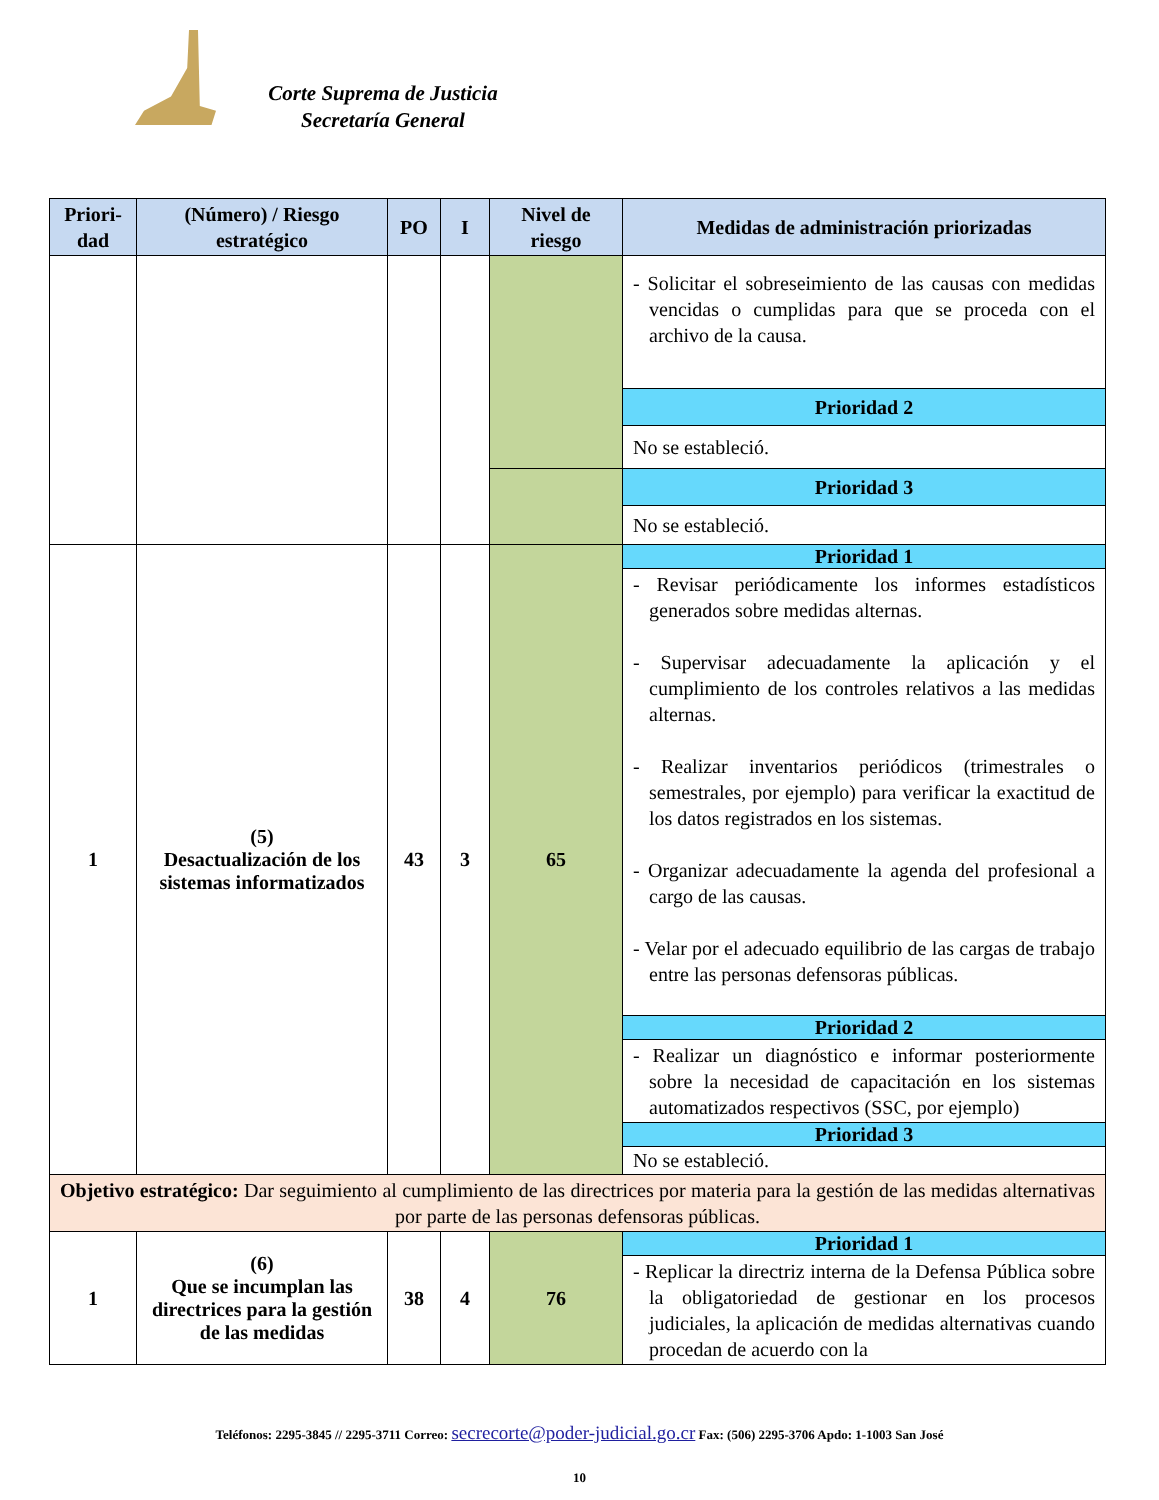Corte Suprema de Justicia
Secretaría General
| Priori- dad | (Número) / Riesgo estratégico | PO | I | Nivel de riesgo | Medidas de administración priorizadas |
| --- | --- | --- | --- | --- | --- |
| | | | | | - Solicitar el sobreseimiento de las causas con medidas vencidas o cumplidas para que se proceda con el archivo de la causa. |
| | | | | | Prioridad 2 |
| | | | | | No se estableció. |
| | | | | | Prioridad 3 |
| | | | | | No se estableció. |
| 1 | (5) Desactualización de los sistemas informatizados | 43 | 3 | 65 | Prioridad 1 |
| | | | | | - Revisar periódicamente los informes estadísticos generados sobre medidas alternas. - Supervisar adecuadamente la aplicación y el cumplimiento de los controles relativos a las medidas alternas. - Realizar inventarios periódicos (trimestrales o semestrales, por ejemplo) para verificar la exactitud de los datos registrados en los sistemas. - Organizar adecuadamente la agenda del profesional a cargo de las causas. - Velar por el adecuado equilibrio de las cargas de trabajo entre las personas defensoras públicas. |
| | | | | | Prioridad 2 |
| | | | | | - Realizar un diagnóstico e informar posteriormente sobre la necesidad de capacitación en los sistemas automatizados respectivos (SSC, por ejemplo) |
| | | | | | Prioridad 3 |
| | | | | | No se estableció. |
| Objetivo estratégico: Dar seguimiento al cumplimiento de las directrices por materia para la gestión de las medidas alternativas por parte de las personas defensoras públicas. | | | | | |
| 1 | (6) Que se incumplan las directrices para la gestión de las medidas | 38 | 4 | 76 | Prioridad 1 |
| | | | | | - Replicar la directriz interna de la Defensa Pública sobre la obligatoriedad de gestionar en los procesos judiciales, la aplicación de medidas alternativas cuando procedan de acuerdo con la |
Teléfonos: 2295-3845 // 2295-3711 Correo: secrecorte@poder-judicial.go.cr Fax: (506) 2295-3706 Apdo: 1-1003 San José
10